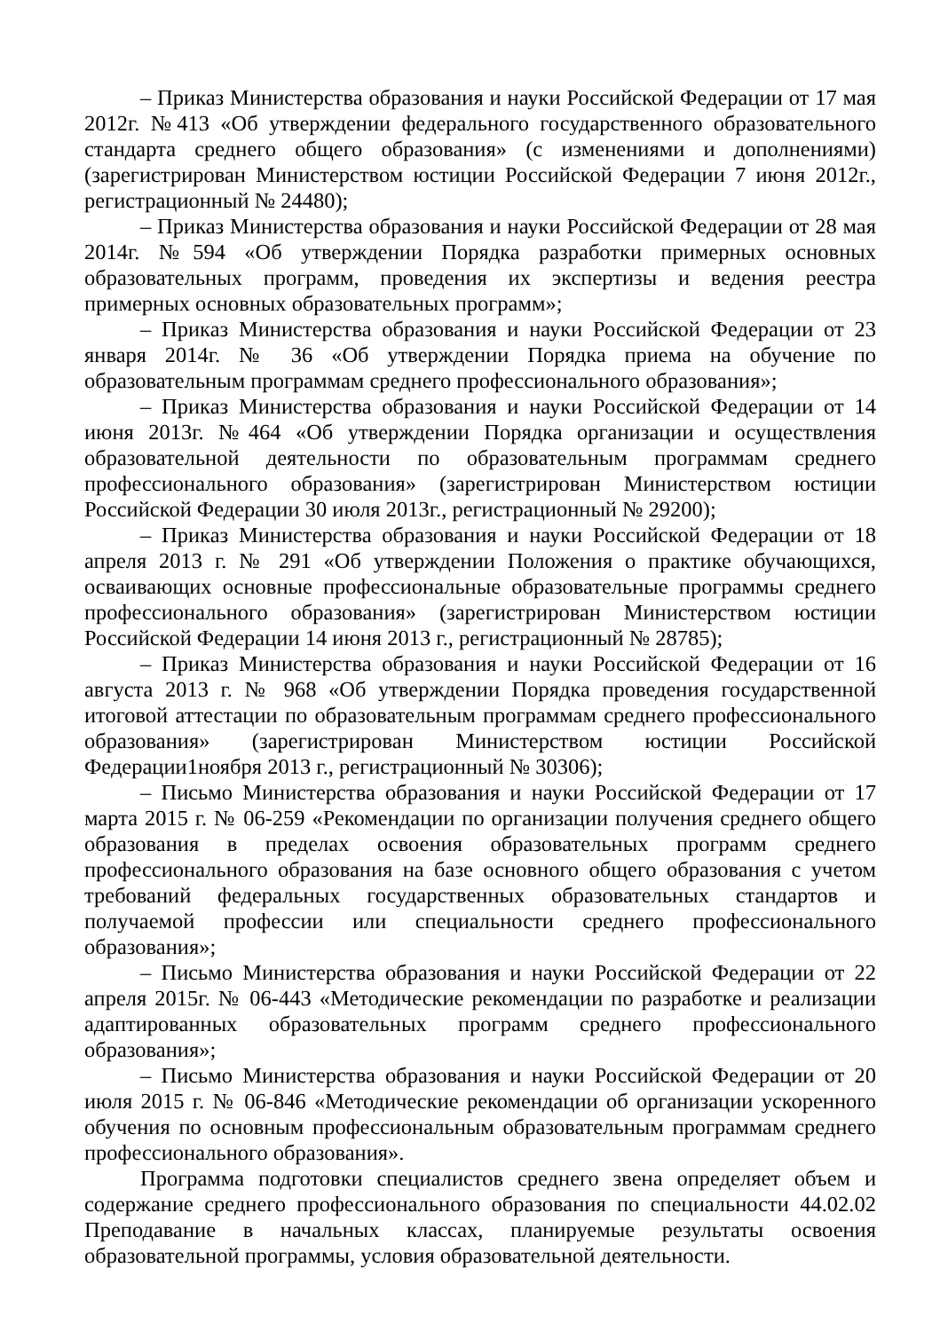– Приказ Министерства образования и науки Российской Федерации от 17 мая 2012г. №413 «Об утверждении федерального государственного образовательного стандарта среднего общего образования» (с изменениями и дополнениями) (зарегистрирован Министерством юстиции Российской Федерации 7 июня 2012г., регистрационный № 24480);
– Приказ Министерства образования и науки Российской Федерации от 28 мая 2014г. №594 «Об утверждении Порядка разработки примерных основных образовательных программ, проведения их экспертизы и ведения реестра примерных основных образовательных программ»;
– Приказ Министерства образования и науки Российской Федерации от 23 января 2014г. № 36 «Об утверждении Порядка приема на обучение по образовательным программам среднего профессионального образования»;
– Приказ Министерства образования и науки Российской Федерации от 14 июня 2013г. №464 «Об утверждении Порядка организации и осуществления образовательной деятельности по образовательным программам среднего профессионального образования» (зарегистрирован Министерством юстиции Российской Федерации 30 июля 2013г., регистрационный № 29200);
– Приказ Министерства образования и науки Российской Федерации от 18 апреля 2013 г. № 291 «Об утверждении Положения о практике обучающихся, осваивающих основные профессиональные образовательные программы среднего профессионального образования» (зарегистрирован Министерством юстиции Российской Федерации 14 июня 2013 г., регистрационный № 28785);
– Приказ Министерства образования и науки Российской Федерации от 16 августа 2013 г. № 968 «Об утверждении Порядка проведения государственной итоговой аттестации по образовательным программам среднего профессионального образования» (зарегистрирован Министерством юстиции Российской Федерации1ноября 2013 г., регистрационный № 30306);
– Письмо Министерства образования и науки Российской Федерации от 17 марта 2015 г. № 06-259 «Рекомендации по организации получения среднего общего образования в пределах освоения образовательных программ среднего профессионального образования на базе основного общего образования с учетом требований федеральных государственных образовательных стандартов и получаемой профессии или специальности среднего профессионального образования»;
– Письмо Министерства образования и науки Российской Федерации от 22 апреля 2015г. № 06-443 «Методические рекомендации по разработке и реализации адаптированных образовательных программ среднего профессионального образования»;
– Письмо Министерства образования и науки Российской Федерации от 20 июля 2015 г. № 06-846 «Методические рекомендации об организации ускоренного обучения по основным профессиональным образовательным программам среднего профессионального образования».
Программа подготовки специалистов среднего звена определяет объем и содержание среднего профессионального образования по специальности 44.02.02 Преподавание в начальных классах, планируемые результаты освоения образовательной программы, условия образовательной деятельности.